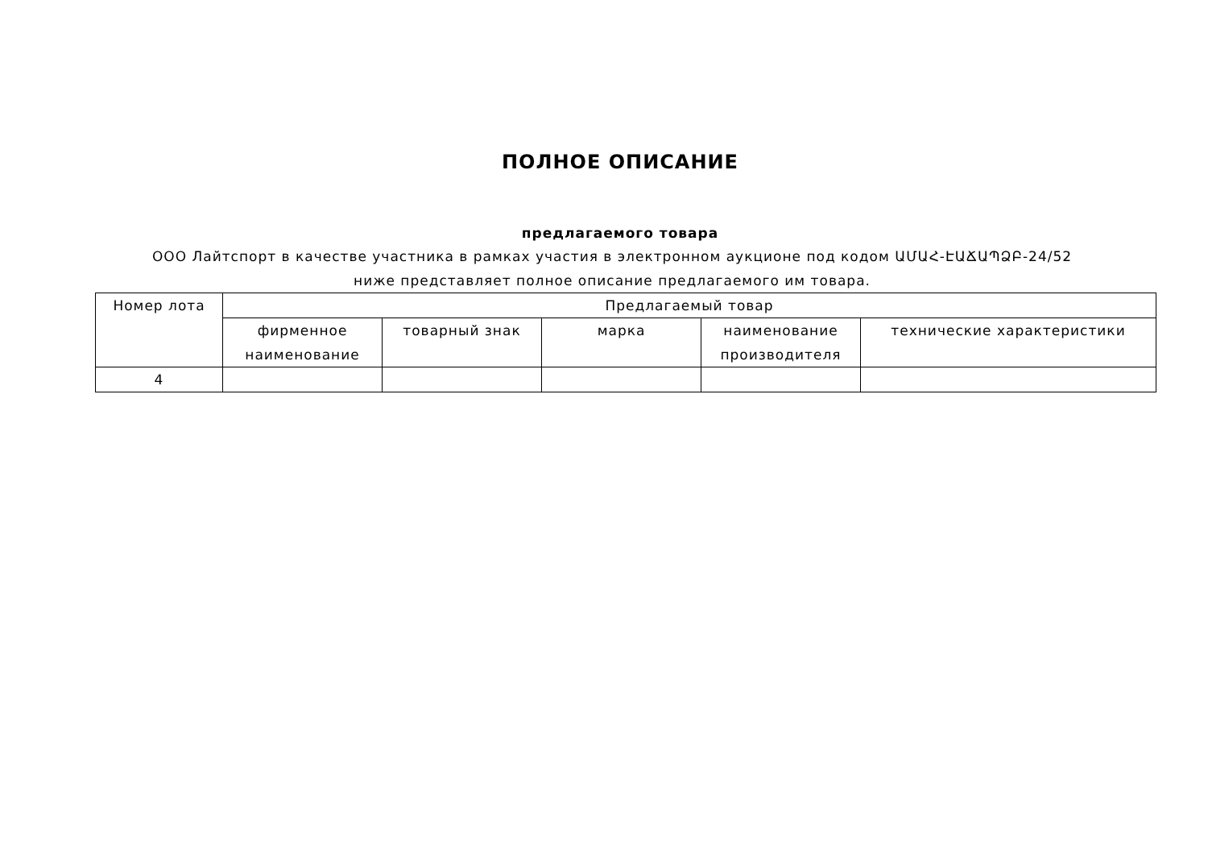ПОЛНОЕ ОПИСАНИЕ
предлагаемого товара
ООО Лайтспорт в качестве участника в рамках участия в электронном аукционе под кодом ԱՄԱՀ-ԷԱՃԱՊՁԲ-24/52 ниже представляет полное описание предлагаемого им товара.
| Номер лота | Предлагаемый товар | | | | |
| --- | --- | --- | --- | --- | --- |
| | фирменное наименование | товарный знак | марка | наименование производителя | технические характеристики |
| 4 | | | | | |